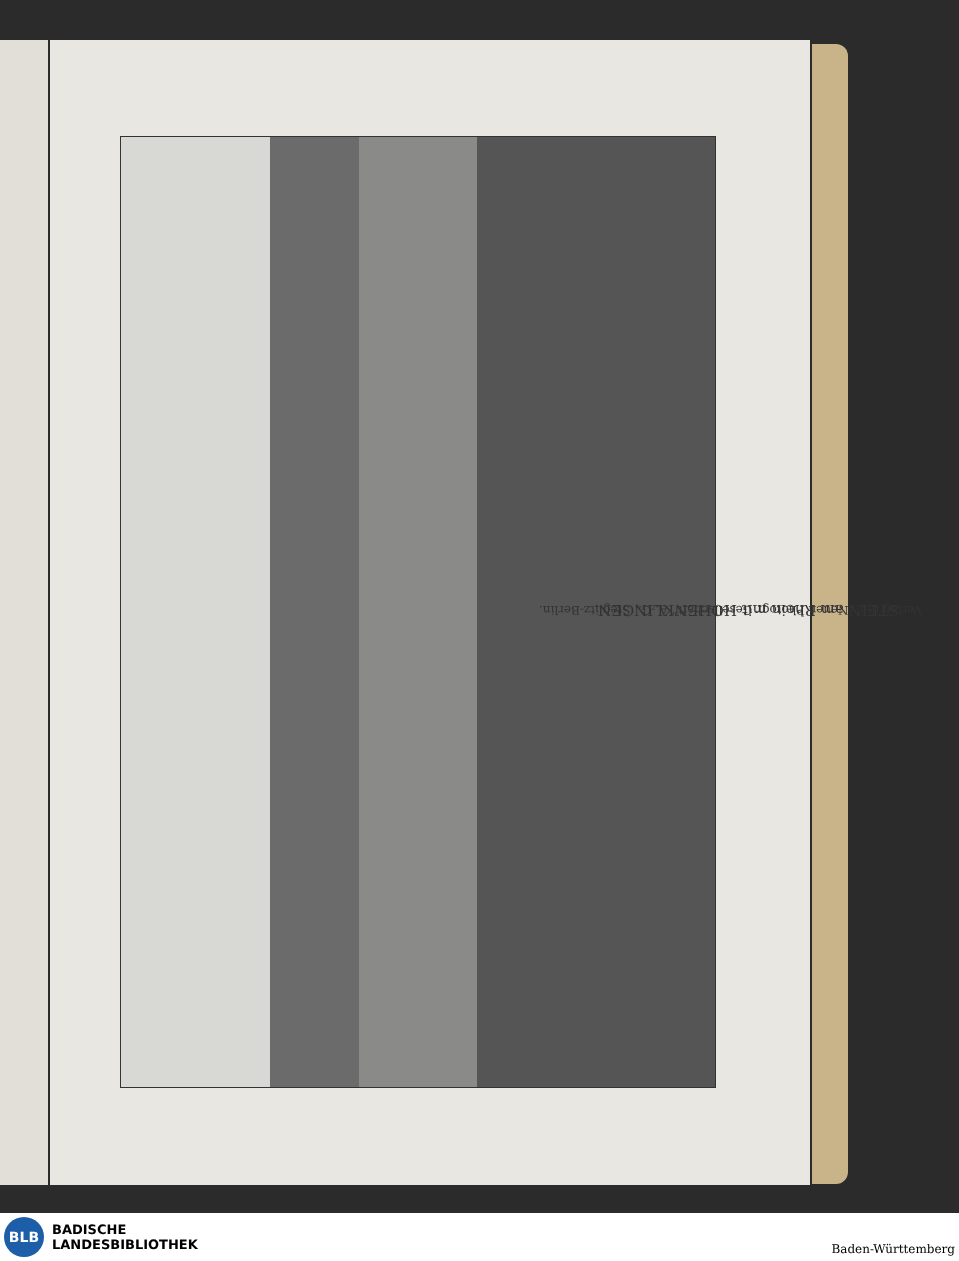Verlag der „Neuen Photogr Gesellschaft“ A.-G., Steglitz-Berlin.
STEIN am Rhein mit HOHENKLINGEN.
BLB
BADISCHE
LANDESBIBLIOTHEK
Baden-Württemberg